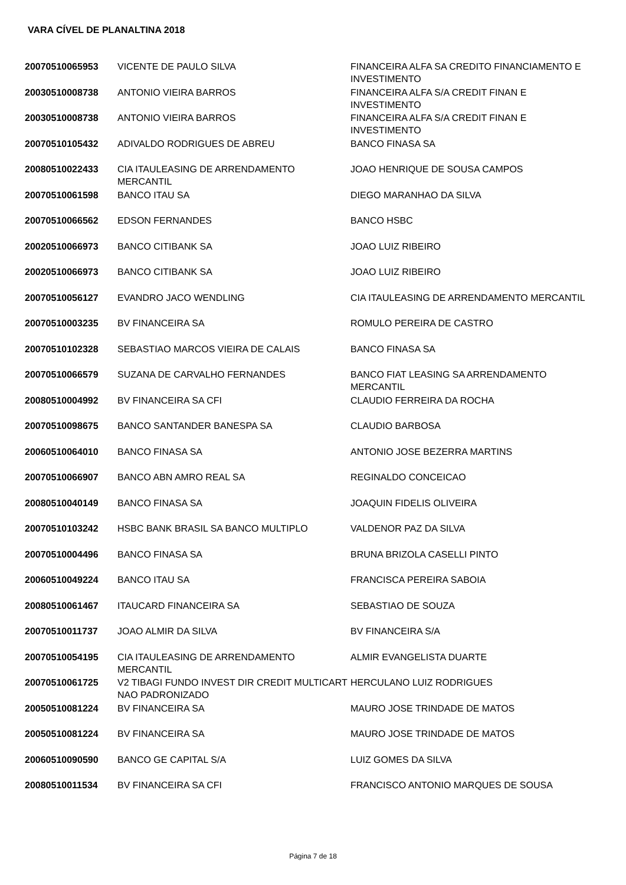VARA CÍVEL DE PLANALTINA 2018
| 20070510065953 | VICENTE DE PAULO SILVA | FINANCEIRA ALFA SA CREDITO FINANCIAMENTO E INVESTIMENTO |
| 20030510008738 | ANTONIO VIEIRA BARROS | FINANCEIRA ALFA S/A CREDIT FINAN E INVESTIMENTO |
| 20030510008738 | ANTONIO VIEIRA BARROS | FINANCEIRA ALFA S/A CREDIT FINAN E INVESTIMENTO |
| 20070510105432 | ADIVALDO RODRIGUES DE ABREU | BANCO FINASA SA |
| 20080510022433 | CIA ITAULEASING DE ARRENDAMENTO MERCANTIL | JOAO HENRIQUE DE SOUSA CAMPOS |
| 20070510061598 | BANCO ITAU SA | DIEGO MARANHAO DA SILVA |
| 20070510066562 | EDSON FERNANDES | BANCO HSBC |
| 20020510066973 | BANCO CITIBANK SA | JOAO LUIZ RIBEIRO |
| 20020510066973 | BANCO CITIBANK SA | JOAO LUIZ RIBEIRO |
| 20070510056127 | EVANDRO JACO WENDLING | CIA ITAULEASING DE ARRENDAMENTO MERCANTIL |
| 20070510003235 | BV FINANCEIRA SA | ROMULO PEREIRA DE CASTRO |
| 20070510102328 | SEBASTIAO MARCOS VIEIRA DE CALAIS | BANCO FINASA SA |
| 20070510066579 | SUZANA DE CARVALHO FERNANDES | BANCO FIAT LEASING SA ARRENDAMENTO MERCANTIL |
| 20080510004992 | BV FINANCEIRA SA CFI | CLAUDIO FERREIRA DA ROCHA |
| 20070510098675 | BANCO SANTANDER BANESPA SA | CLAUDIO BARBOSA |
| 20060510064010 | BANCO FINASA SA | ANTONIO JOSE BEZERRA MARTINS |
| 20070510066907 | BANCO ABN AMRO REAL SA | REGINALDO CONCEICAO |
| 20080510040149 | BANCO FINASA SA | JOAQUIN FIDELIS OLIVEIRA |
| 20070510103242 | HSBC BANK BRASIL SA BANCO MULTIPLO | VALDENOR PAZ DA SILVA |
| 20070510004496 | BANCO FINASA SA | BRUNA BRIZOLA CASELLI PINTO |
| 20060510049224 | BANCO ITAU SA | FRANCISCA PEREIRA SABOIA |
| 20080510061467 | ITAUCARD FINANCEIRA SA | SEBASTIAO DE SOUZA |
| 20070510011737 | JOAO ALMIR DA SILVA | BV FINANCEIRA S/A |
| 20070510054195 | CIA ITAULEASING DE ARRENDAMENTO MERCANTIL | ALMIR EVANGELISTA DUARTE |
| 20070510061725 | V2 TIBAGI FUNDO INVEST DIR CREDIT MULTICART NAO PADRONIZADO | HERCULANO LUIZ RODRIGUES |
| 20050510081224 | BV FINANCEIRA SA | MAURO JOSE TRINDADE DE MATOS |
| 20050510081224 | BV FINANCEIRA SA | MAURO JOSE TRINDADE DE MATOS |
| 20060510090590 | BANCO GE CAPITAL S/A | LUIZ GOMES DA SILVA |
| 20080510011534 | BV FINANCEIRA SA CFI | FRANCISCO ANTONIO MARQUES DE SOUSA |
Página 7 de 18